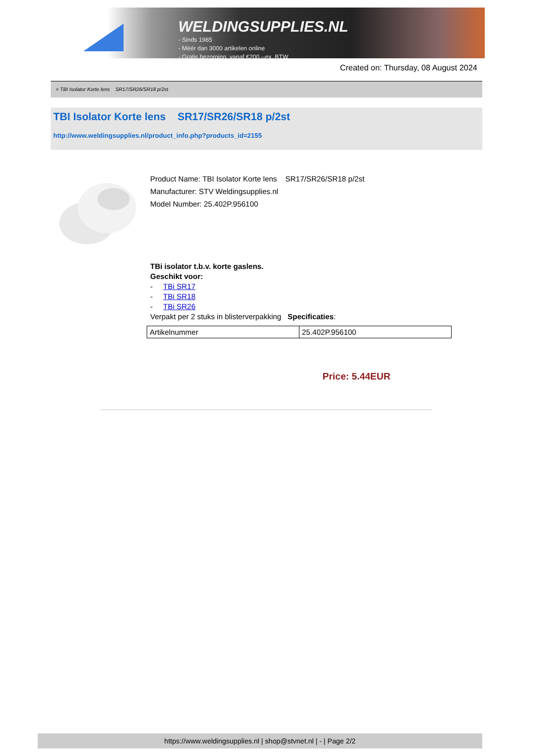WELDINGSUPPLIES.NL
- Sinds 1985
- Méér dan 3000 artikelen online
- Gratis bezorging, vanaf €200,--ex. BTW
Created on: Thursday, 08 August 2024
> TBI Isolator Korte lens SR17/SR26/SR18 p/2st
TBI Isolator Korte lens SR17/SR26/SR18 p/2st
http://www.weldingsupplies.nl/product_info.php?products_id=2155
Product Name: TBI Isolator Korte lens SR17/SR26/SR18 p/2st
Manufacturer: STV Weldingsupplies.nl
Model Number: 25.402P.956100
TBi isolator t.b.v. korte gaslens.
Geschikt voor:
- TBi SR17
- TBi SR18
- TBi SR26
Verpakt per 2 stuks in blisterverpakking Specificaties:
| Artikelnummer | 25.402P.956100 |
Price: 5.44EUR
https://www.weldingsupplies.nl | shop@stvnet.nl | - | Page 2/2